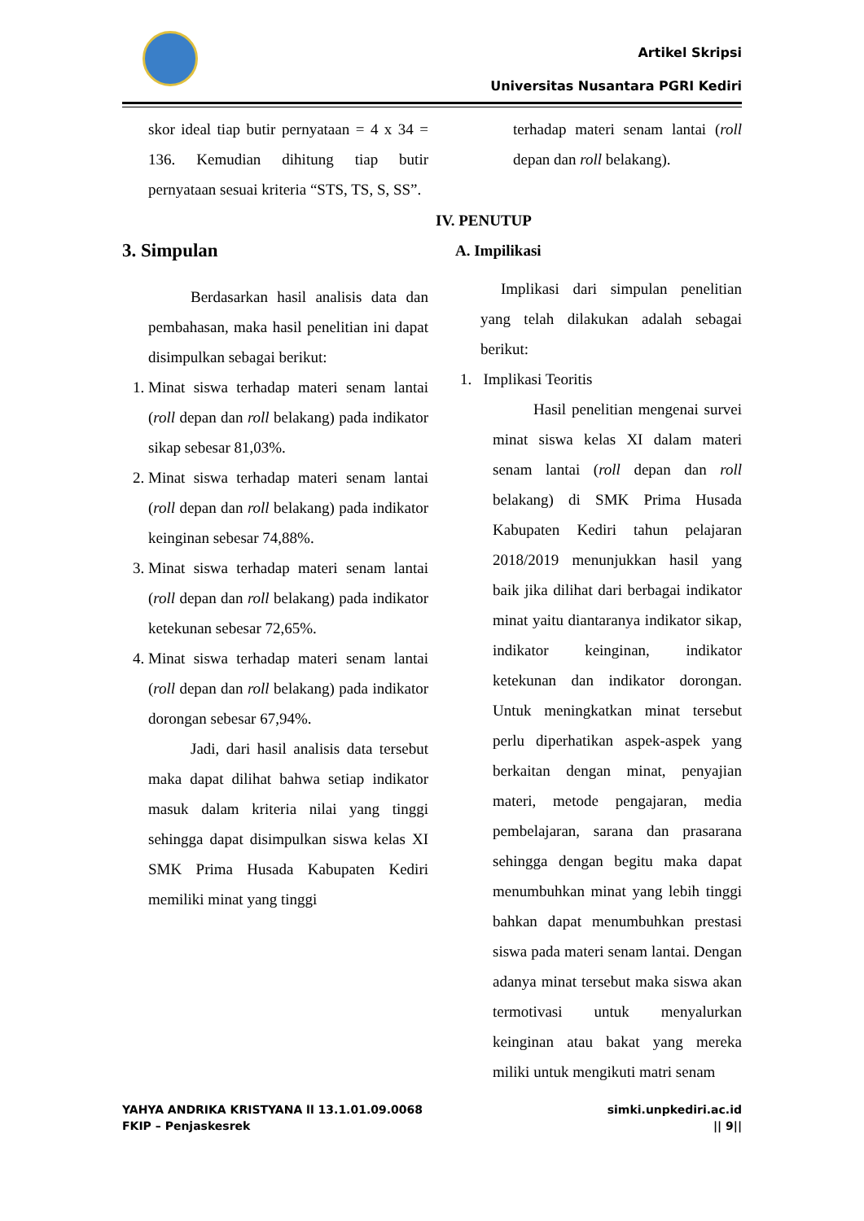Artikel Skripsi
Universitas Nusantara PGRI Kediri
skor ideal tiap butir pernyataan = 4 x 34 = 136. Kemudian dihitung tiap butir pernyataan sesuai kriteria “STS, TS, S, SS”.
3. Simpulan
Berdasarkan hasil analisis data dan pembahasan, maka hasil penelitian ini dapat disimpulkan sebagai berikut:
1. Minat siswa terhadap materi senam lantai (roll depan dan roll belakang) pada indikator sikap sebesar 81,03%.
2. Minat siswa terhadap materi senam lantai (roll depan dan roll belakang) pada indikator keinginan sebesar 74,88%.
3. Minat siswa terhadap materi senam lantai (roll depan dan roll belakang) pada indikator ketekunan sebesar 72,65%.
4. Minat siswa terhadap materi senam lantai (roll depan dan roll belakang) pada indikator dorongan sebesar 67,94%.
Jadi, dari hasil analisis data tersebut maka dapat dilihat bahwa setiap indikator masuk dalam kriteria nilai yang tinggi sehingga dapat disimpulkan siswa kelas XI SMK Prima Husada Kabupaten Kediri memiliki minat yang tinggi
terhadap materi senam lantai (roll depan dan roll belakang).
IV. PENUTUP
A. Impilikasi
Implikasi dari simpulan penelitian yang telah dilakukan adalah sebagai berikut:
1. Implikasi Teoritis
Hasil penelitian mengenai survei minat siswa kelas XI dalam materi senam lantai (roll depan dan roll belakang) di SMK Prima Husada Kabupaten Kediri tahun pelajaran 2018/2019 menunjukkan hasil yang baik jika dilihat dari berbagai indikator minat yaitu diantaranya indikator sikap, indikator keinginan, indikator ketekunan dan indikator dorongan. Untuk meningkatkan minat tersebut perlu diperhatikan aspek-aspek yang berkaitan dengan minat, penyajian materi, metode pengajaran, media pembelajaran, sarana dan prasarana sehingga dengan begitu maka dapat menumbuhkan minat yang lebih tinggi bahkan dapat menumbuhkan prestasi siswa pada materi senam lantai. Dengan adanya minat tersebut maka siswa akan termotivasi untuk menyalurkan keinginan atau bakat yang mereka miliki untuk mengikuti matri senam
YAHYA ANDRIKA KRISTYANA ll 13.1.01.09.0068
FKIP – Penjaskesrek
simki.unpkediri.ac.id
|| 9||